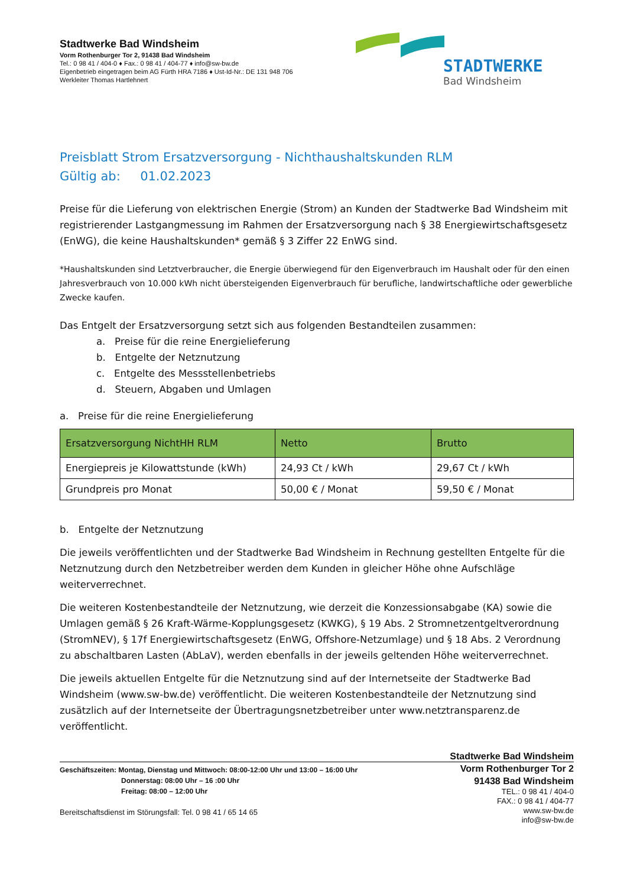Stadtwerke Bad Windsheim
Vorm Rothenburger Tor 2, 91438 Bad Windsheim
Tel.: 0 98 41 / 404-0 ♦ Fax.: 0 98 41 / 404-77 ♦ info@sw-bw.de
Eigenbetrieb eingetragen beim AG Fürth HRA 7186 ♦ Ust-Id-Nr.: DE 131 948 706
Werkleiter Thomas Hartlehnert
STADTWERKE
Bad Windsheim
Preisblatt Strom Ersatzversorgung - Nichthaushaltskunden RLM
Gültig ab: 01.02.2023
Preise für die Lieferung von elektrischen Energie (Strom) an Kunden der Stadtwerke Bad Windsheim mit registrierender Lastgangmessung im Rahmen der Ersatzversorgung nach § 38 Energiewirtschaftsgesetz (EnWG), die keine Haushaltskunden* gemäß § 3 Ziffer 22 EnWG sind.
*Haushaltskunden sind Letztverbraucher, die Energie überwiegend für den Eigenverbrauch im Haushalt oder für den einen Jahresverbrauch von 10.000 kWh nicht übersteigenden Eigenverbrauch für berufliche, landwirtschaftliche oder gewerbliche Zwecke kaufen.
Das Entgelt der Ersatzversorgung setzt sich aus folgenden Bestandteilen zusammen:
a. Preise für die reine Energielieferung
b. Entgelte der Netznutzung
c. Entgelte des Messstellenbetriebs
d. Steuern, Abgaben und Umlagen
a. Preise für die reine Energielieferung
| Ersatzversorgung NichtHH RLM | Netto | Brutto |
| --- | --- | --- |
| Energiepreis je Kilowattstunde (kWh) | 24,93 Ct / kWh | 29,67 Ct / kWh |
| Grundpreis pro Monat | 50,00 € / Monat | 59,50 € / Monat |
b. Entgelte der Netznutzung
Die jeweils veröffentlichten und der Stadtwerke Bad Windsheim in Rechnung gestellten Entgelte für die Netznutzung durch den Netzbetreiber werden dem Kunden in gleicher Höhe ohne Aufschläge weiterverrechnet.
Die weiteren Kostenbestandteile der Netznutzung, wie derzeit die Konzessionsabgabe (KA) sowie die Umlagen gemäß § 26 Kraft-Wärme-Kopplungsgesetz (KWKG), § 19 Abs. 2 Stromnetzentgeltverordnung (StromNEV), § 17f Energiewirtschaftsgesetz (EnWG, Offshore-Netzumlage) und § 18 Abs. 2 Verordnung zu abschaltbaren Lasten (AbLaV), werden ebenfalls in der jeweils geltenden Höhe weiterverrechnet.
Die jeweils aktuellen Entgelte für die Netznutzung sind auf der Internetseite der Stadtwerke Bad Windsheim (www.sw-bw.de) veröffentlicht. Die weiteren Kostenbestandteile der Netznutzung sind zusätzlich auf der Internetseite der Übertragungsnetzbetreiber unter www.netztransparenz.de veröffentlicht.
Stadtwerke Bad Windsheim
Geschäftszeiten: Montag, Dienstag und Mittwoch: 08:00-12:00 Uhr und 13:00 – 16:00 Uhr
Donnerstag: 08:00 Uhr – 16 :00 Uhr
Freitag: 08:00 – 12:00 Uhr
Bereitschaftsdienst im Störungsfall: Tel. 0 98 41 / 65 14 65
Vorm Rothenburger Tor 2
91438 Bad Windsheim
TEL.: 0 98 41 / 404-0
FAX.: 0 98 41 / 404-77
www.sw-bw.de
info@sw-bw.de